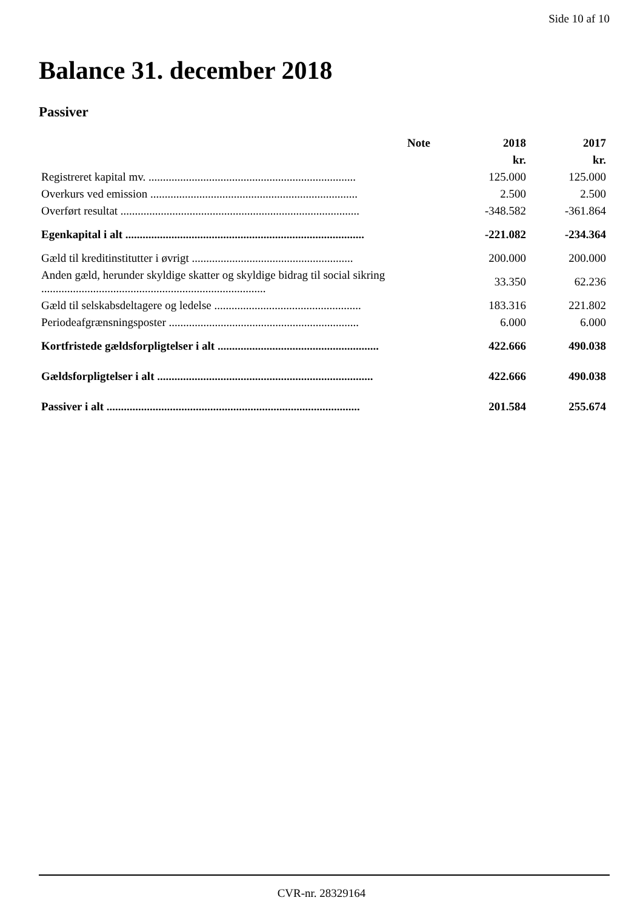Side 10 af 10
Balance 31. december 2018
Passiver
| | Note | 2018 | 2017 |
| --- | --- | --- | --- |
| | | kr. | kr. |
| Registreret kapital mv. ........................................................................ | | 125.000 | 125.000 |
| Overkurs ved emission ........................................................................ | | 2.500 | 2.500 |
| Overført resultat ................................................................................... | | -348.582 | -361.864 |
| Egenkapital i alt ................................................................................... | | -221.082 | -234.364 |
| Gæld til kreditinstitutter i øvrigt ........................................................ | | 200.000 | 200.000 |
| Anden gæld, herunder skyldige skatter og skyldige bidrag til social sikring .............................................................................. | | 33.350 | 62.236 |
| Gæld til selskabsdeltagere og ledelse ................................................... | | 183.316 | 221.802 |
| Periodeafgrænsningsposter .................................................................. | | 6.000 | 6.000 |
| Kortfristede gældsforpligtelser i alt ........................................................ | | 422.666 | 490.038 |
| Gældsforpligtelser i alt ........................................................................... | | 422.666 | 490.038 |
| Passiver i alt ........................................................................................ | | 201.584 | 255.674 |
CVR-nr. 28329164